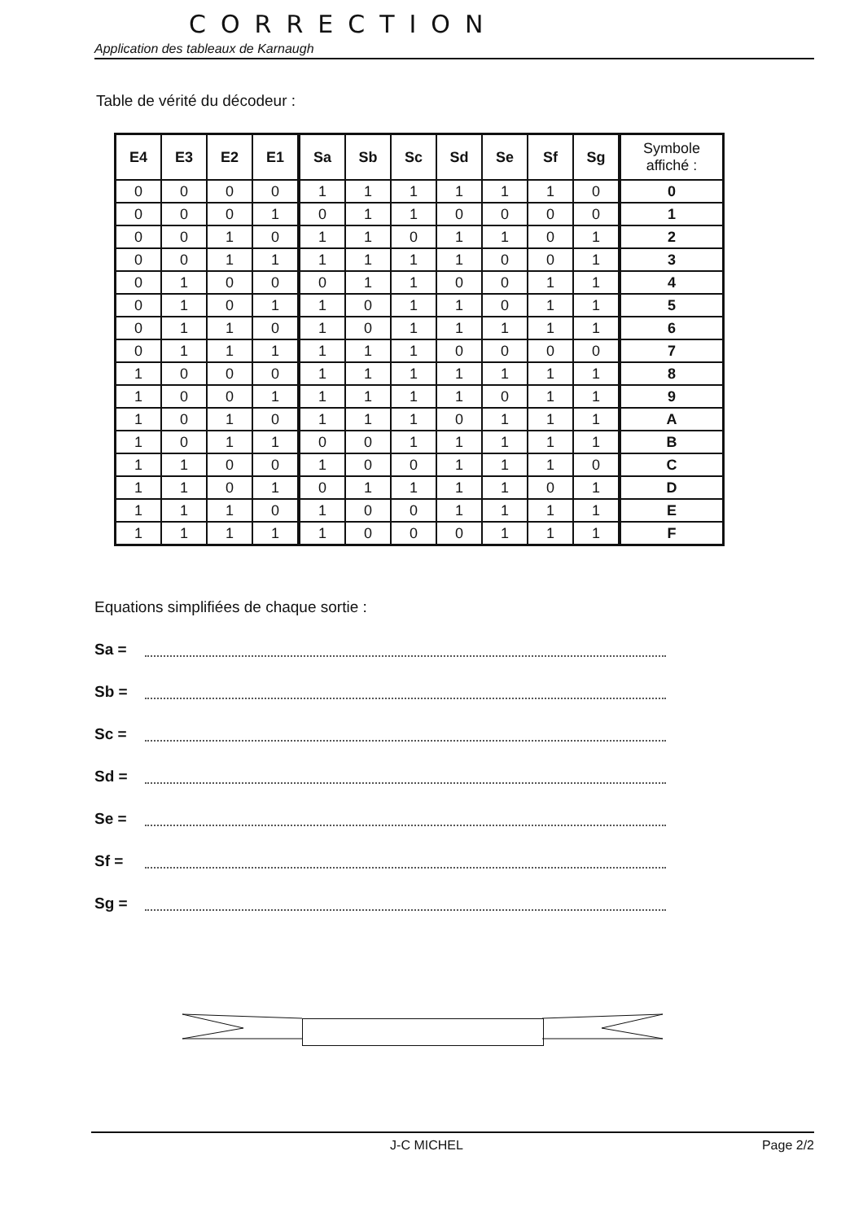CORRECTION
Application des tableaux de Karnaugh
Table de vérité du décodeur :
| E4 | E3 | E2 | E1 | Sa | Sb | Sc | Sd | Se | Sf | Sg | Symbole affiché : |
| --- | --- | --- | --- | --- | --- | --- | --- | --- | --- | --- | --- |
| 0 | 0 | 0 | 0 | 1 | 1 | 1 | 1 | 1 | 1 | 0 | 0 |
| 0 | 0 | 0 | 1 | 0 | 1 | 1 | 0 | 0 | 0 | 0 | 1 |
| 0 | 0 | 1 | 0 | 1 | 1 | 0 | 1 | 1 | 0 | 1 | 2 |
| 0 | 0 | 1 | 1 | 1 | 1 | 1 | 1 | 0 | 0 | 1 | 3 |
| 0 | 1 | 0 | 0 | 0 | 1 | 1 | 0 | 0 | 1 | 1 | 4 |
| 0 | 1 | 0 | 1 | 1 | 0 | 1 | 1 | 0 | 1 | 1 | 5 |
| 0 | 1 | 1 | 0 | 1 | 0 | 1 | 1 | 1 | 1 | 1 | 6 |
| 0 | 1 | 1 | 1 | 1 | 1 | 1 | 0 | 0 | 0 | 0 | 7 |
| 1 | 0 | 0 | 0 | 1 | 1 | 1 | 1 | 1 | 1 | 1 | 8 |
| 1 | 0 | 0 | 1 | 1 | 1 | 1 | 1 | 0 | 1 | 1 | 9 |
| 1 | 0 | 1 | 0 | 1 | 1 | 1 | 0 | 1 | 1 | 1 | A |
| 1 | 0 | 1 | 1 | 0 | 0 | 1 | 1 | 1 | 1 | 1 | B |
| 1 | 1 | 0 | 0 | 1 | 0 | 0 | 1 | 1 | 1 | 0 | C |
| 1 | 1 | 0 | 1 | 0 | 1 | 1 | 1 | 1 | 0 | 1 | D |
| 1 | 1 | 1 | 0 | 1 | 0 | 0 | 1 | 1 | 1 | 1 | E |
| 1 | 1 | 1 | 1 | 1 | 0 | 0 | 0 | 1 | 1 | 1 | F |
Equations simplifiées de chaque sortie :
Sa =
Sb =
Sc =
Sd =
Se =
Sf =
Sg =
J-C MICHEL Page 2/2